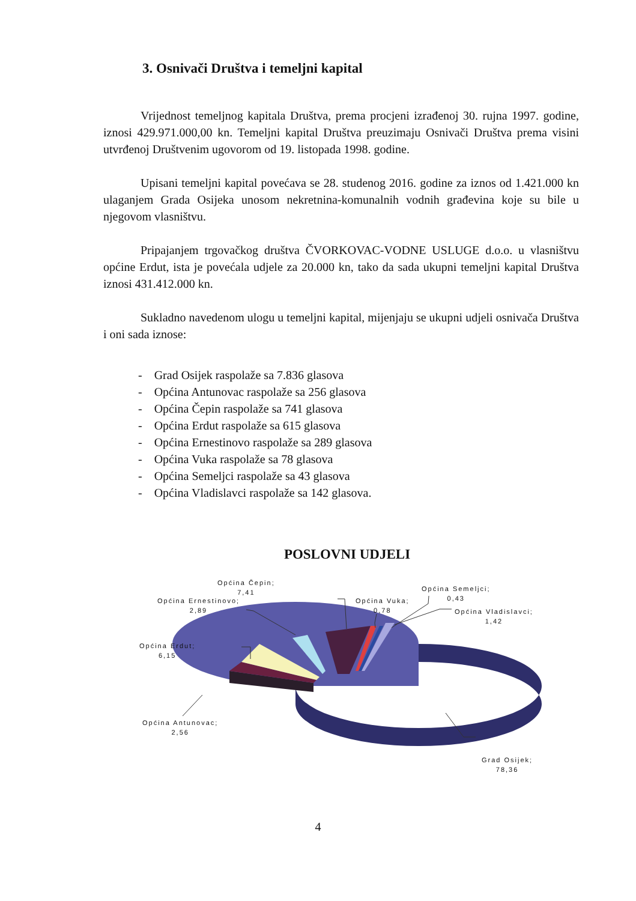3. Osnivači Društva i temeljni kapital
Vrijednost temeljnog kapitala Društva, prema procjeni izrađenoj 30. rujna 1997. godine, iznosi 429.971.000,00 kn. Temeljni kapital Društva preuzimaju Osnivači Društva prema visini utvrđenoj Društvenim ugovorom od 19. listopada 1998. godine.
Upisani temeljni kapital povećava se 28. studenog 2016. godine za iznos od 1.421.000 kn ulaganjem Grada Osijeka unosom nekretnina-komunalnih vodnih građevina koje su bile u njegovom vlasništvu.
Pripajanjem trgovačkog društva ČVORKOVAC-VODNE USLUGE d.o.o. u vlasništvu općine Erdut, ista je povećala udjele za 20.000 kn, tako da sada ukupni temeljni kapital Društva iznosi 431.412.000 kn.
Sukladno navedenom ulogu u temeljni kapital, mijenjaju se ukupni udjeli osnivača Društva i oni sada iznose:
- Grad Osijek raspolaže sa 7.836 glasova
- Općina Antunovac raspolaže sa 256 glasova
- Općina Čepin raspolaže sa 741 glasova
- Općina Erdut raspolaže sa 615 glasova
- Općina Ernestinovo raspolaže sa 289 glasova
- Općina Vuka raspolaže sa 78 glasova
- Općina Semeljci raspolaže sa 43 glasova
- Općina Vladislavci raspolaže sa 142 glasova.
POSLOVNI UDJELI
Općina Čepin;
7,41
Općina Ernestinovo;
2,89
Općina Vuka;
0,78
Općina Semeljci;
0,43
Općina Vladislavci;
1,42
Općina Erdut;
6,15
Općina Antunovac;
2,56
Grad Osijek;
78,36
4